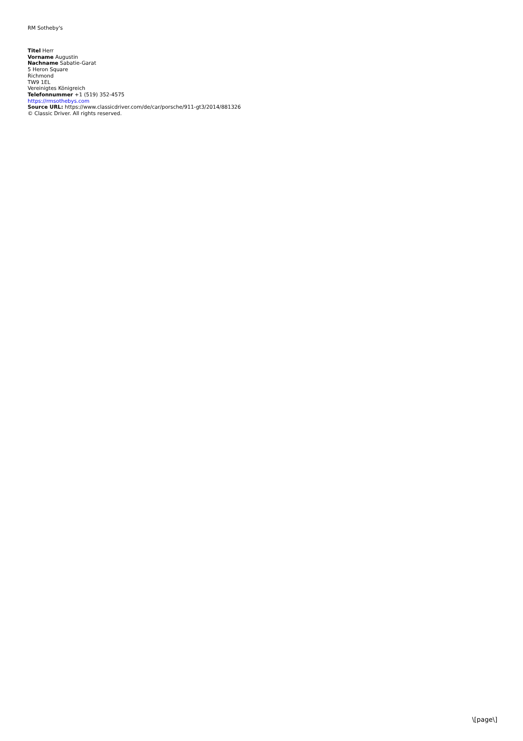RM Sotheby's
Titel Herr
Vorname Augustin
Nachname Sabatie-Garat
5 Heron Square
Richmond
TW9 1EL
Vereinigtes Königreich
Telefonnummer +1 (519) 352-4575
https://rmsothebys.com
Source URL: https://www.classicdriver.com/de/car/porsche/911-gt3/2014/881326
© Classic Driver. All rights reserved.
\[page\]